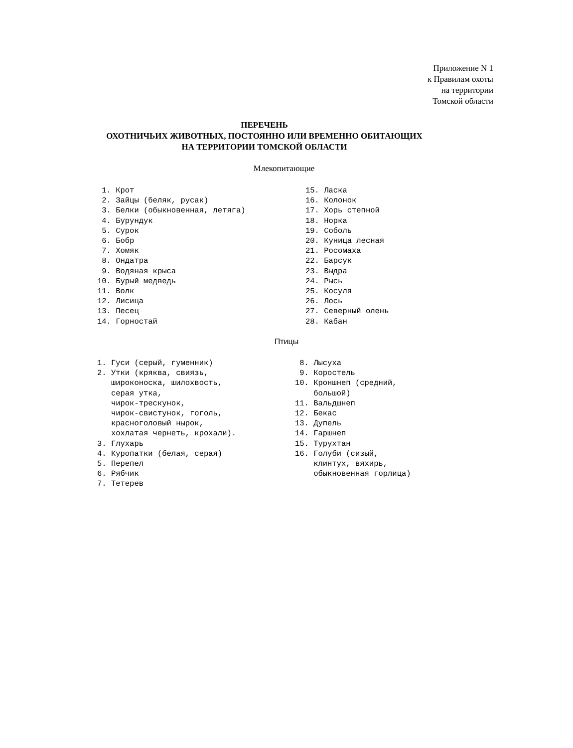Приложение N 1
к Правилам охоты
на территории
Томской области
ПЕРЕЧЕНЬ
ОХОТНИЧЬИХ ЖИВОТНЫХ, ПОСТОЯННО ИЛИ ВРЕМЕННО ОБИТАЮЩИХ
НА ТЕРРИТОРИИ ТОМСКОЙ ОБЛАСТИ
Млекопитающие
 1. Крот
 2. Зайцы (беляк, русак)
 3. Белки (обыкновенная, летяга)
 4. Бурундук
 5. Сурок
 6. Бобр
 7. Хомяк
 8. Ондатра
 9. Водяная крыса
10. Бурый медведь
11. Волк
12. Лисица
13. Песец
14. Горностай
15. Ласка
16. Колонок
17. Хорь степной
18. Норка
19. Соболь
20. Куница лесная
21. Росомаха
22. Барсук
23. Выдра
24. Рысь
25. Косуля
26. Лось
27. Северный олень
28. Кабан
Птицы
1. Гуси (серый, гуменник)
2. Утки (кряква, свиязь,
   широконоска, шилохвость,
   серая утка,
   чирок-трескунок,
   чирок-свистунок, гоголь,
   красноголовый нырок,
   хохлатая чернеть, крохали).
3. Глухарь
4. Куропатки (белая, серая)
5. Перепел
6. Рябчик
7. Тетерев
 8. Лысуха
 9. Коростель
10. Кроншнеп (средний,
    большой)
11. Вальдшнеп
12. Бекас
13. Дупель
14. Гаршнеп
15. Турухтан
16. Голуби (сизый,
    клинтух, вяхирь,
    обыкновенная горлица)